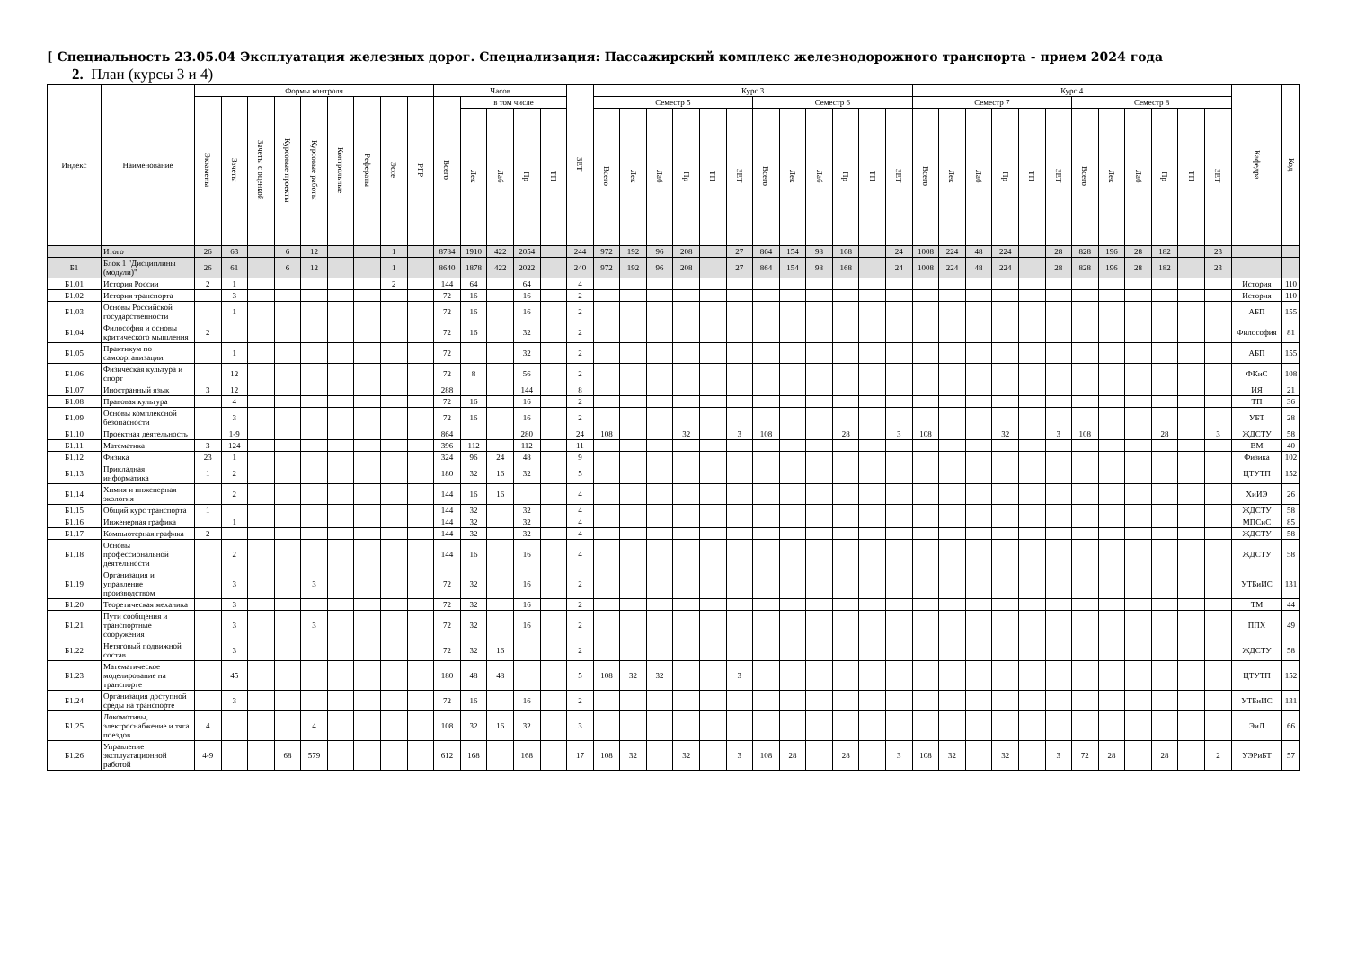[ Специальность 23.05.04 Эксплуатация железных дорог. Специализация: Пассажирский комплекс железнодорожного транспорта - прием 2024 года
2. План (курсы 3 и 4)
| Индекс | Наименование | Формы контроля | | | | | | | | | Часов | | | | | ЗЕТ | Курс 3 | | | | | | | | | | | | Курс 4 | | | | | | | | | | | | Кафедра | Код |
| --- | --- | --- | --- | --- | --- | --- | --- | --- | --- | --- | --- | --- | --- | --- | --- | --- | --- | --- | --- | --- | --- | --- | --- | --- | --- | --- | --- | --- | --- | --- | --- | --- | --- | --- | --- | --- | --- | --- | --- | --- | --- | --- |
| | | Экзамены | Зачеты | Зачеты с оценкой | Курсовые проекты | Курсовые работы | Контрольные | Рефераты | Эссе | РГР | Всего | в том числе | | | | | Семестр 5 | | | | | | Семестр 6 | | | | | | Семестр 7 | | | | | | Семестр 8 | | | | | | | |
| | | | | | | | | | | | | Лек | Лаб | Пр | ТП | | Всего | Лек | Лаб | Пр | ТП | ЗЕТ | Всего | Лек | Лаб | Пр | ТП | ЗЕТ | Всего | Лек | Лаб | Пр | ТП | ЗЕТ | Всего | Лек | Лаб | Пр | ТП | ЗЕТ | | |
| | Итого | 26 | 63 | | 6 | 12 | | | 1 | | 8784 | 1910 | 422 | 2054 | | 244 | 972 | 192 | 96 | 208 | | 27 | 864 | 154 | 98 | 168 | | 24 | 1008 | 224 | 48 | 224 | | 28 | 828 | 196 | 28 | 182 | | 23 | | |
| Б1 | Блок 1 "Дисциплины (модули)" | 26 | 61 | | 6 | 12 | | | 1 | | 8640 | 1878 | 422 | 2022 | | 240 | 972 | 192 | 96 | 208 | | 27 | 864 | 154 | 98 | 168 | | 24 | 1008 | 224 | 48 | 224 | | 28 | 828 | 196 | 28 | 182 | | 23 | | |
| Б1.01 | История России | 2 | 1 | | | | | | 2 | | 144 | 64 | | 64 | | 4 | | | | | | | | | | | | | | | | | | | | | | | | | История | 110 |
| Б1.02 | История транспорта | | 3 | | | | | | | | 72 | 16 | | 16 | | 2 | | | | | | | | | | | | | | | | | | | | | | | | | История | 110 |
| Б1.03 | Основы Российской государственности | | 1 | | | | | | | | 72 | 16 | | 16 | | 2 | | | | | | | | | | | | | | | | | | | | | | | | | АБП | 155 |
| Б1.04 | Философия и основы критического мышления | 2 | | | | | | | | | 72 | 16 | | 32 | | 2 | | | | | | | | | | | | | | | | | | | | | | | | | Философия | 81 |
| Б1.05 | Практикум по самоорганизации | | 1 | | | | | | | | 72 | | | 32 | | 2 | | | | | | | | | | | | | | | | | | | | | | | | | АБП | 155 |
| Б1.06 | Физическая культура и спорт | | 12 | | | | | | | | 72 | 8 | | 56 | | 2 | | | | | | | | | | | | | | | | | | | | | | | | | ФКиС | 108 |
| Б1.07 | Иностранный язык | 3 | 12 | | | | | | | | 288 | | | 144 | | 8 | | | | | | | | | | | | | | | | | | | | | | | | | ИЯ | 21 |
| Б1.08 | Правовая культура | | 4 | | | | | | | | 72 | 16 | | 16 | | 2 | | | | | | | | | | | | | | | | | | | | | | | | | ТП | 36 |
| Б1.09 | Основы комплексной безопасности | | 3 | | | | | | | | 72 | 16 | | 16 | | 2 | | | | | | | | | | | | | | | | | | | | | | | | | УБТ | 28 |
| Б1.10 | Проектная деятельность | | 1-9 | | | | | | | | 864 | | | 280 | | 24 | 108 | | | 32 | | 3 | 108 | | | 28 | | 3 | 108 | | | 32 | | 3 | 108 | | | 28 | | 3 | ЖДСТУ | 58 |
| Б1.11 | Математика | 3 | 124 | | | | | | | | 396 | 112 | | 112 | | 11 | | | | | | | | | | | | | | | | | | | | | | | | | ВМ | 40 |
| Б1.12 | Физика | 23 | 1 | | | | | | | | 324 | 96 | 24 | 48 | | 9 | | | | | | | | | | | | | | | | | | | | | | | | | Физика | 102 |
| Б1.13 | Прикладная информатика | 1 | 2 | | | | | | | | 180 | 32 | 16 | 32 | | 5 | | | | | | | | | | | | | | | | | | | | | | | | | ЦТУТП | 152 |
| Б1.14 | Химия и инженерная экология | | 2 | | | | | | | | 144 | 16 | 16 | | | 4 | | | | | | | | | | | | | | | | | | | | | | | | | ХиИЭ | 26 |
| Б1.15 | Общий курс транспорта | 1 | | | | | | | | | 144 | 32 | | 32 | | 4 | | | | | | | | | | | | | | | | | | | | | | | | | ЖДСТУ | 58 |
| Б1.16 | Инженерная графика | | 1 | | | | | | | | 144 | 32 | | 32 | | 4 | | | | | | | | | | | | | | | | | | | | | | | | | МПСиС | 85 |
| Б1.17 | Компьютерная графика | 2 | | | | | | | | | 144 | 32 | | 32 | | 4 | | | | | | | | | | | | | | | | | | | | | | | | | ЖДСТУ | 58 |
| Б1.18 | Основы профессиональной деятельности | | 2 | | | | | | | | 144 | 16 | | 16 | | 4 | | | | | | | | | | | | | | | | | | | | | | | | | ЖДСТУ | 58 |
| Б1.19 | Организация и управление производством | | 3 | | | 3 | | | | | 72 | 32 | | 16 | | 2 | | | | | | | | | | | | | | | | | | | | | | | | | УТБиИС | 131 |
| Б1.20 | Теоретическая механика | | 3 | | | | | | | | 72 | 32 | | 16 | | 2 | | | | | | | | | | | | | | | | | | | | | | | | | ТМ | 44 |
| Б1.21 | Пути сообщения и транспортные сооружения | | 3 | | | 3 | | | | | 72 | 32 | | 16 | | 2 | | | | | | | | | | | | | | | | | | | | | | | | | ППХ | 49 |
| Б1.22 | Нетяговый подвижной состав | | 3 | | | | | | | | 72 | 32 | 16 | | | 2 | | | | | | | | | | | | | | | | | | | | | | | | | ЖДСТУ | 58 |
| Б1.23 | Математическое моделирование на транспорте | | 45 | | | | | | | | 180 | 48 | 48 | | | 5 | 108 | 32 | 32 | | | 3 | | | | | | | | | | | | | | | | | | | ЦТУТП | 152 |
| Б1.24 | Организация доступной среды на транспорте | | 3 | | | | | | | | 72 | 16 | | 16 | | 2 | | | | | | | | | | | | | | | | | | | | | | | | | УТБиИС | 131 |
| Б1.25 | Локомотивы, электроснабжение и тяга поездов | 4 | | | | 4 | | | | | 108 | 32 | 16 | 32 | | 3 | | | | | | | | | | | | | | | | | | | | | | | | | ЭиЛ | 66 |
| Б1.26 | Управление эксплуатационной работой | 4-9 | | | 68 | 579 | | | | | 612 | 168 | | 168 | | 17 | 108 | 32 | | 32 | | 3 | 108 | 28 | | 28 | | 3 | 108 | 32 | | 32 | | 3 | 72 | 28 | | 28 | | 2 | УЭРиБТ | 57 |